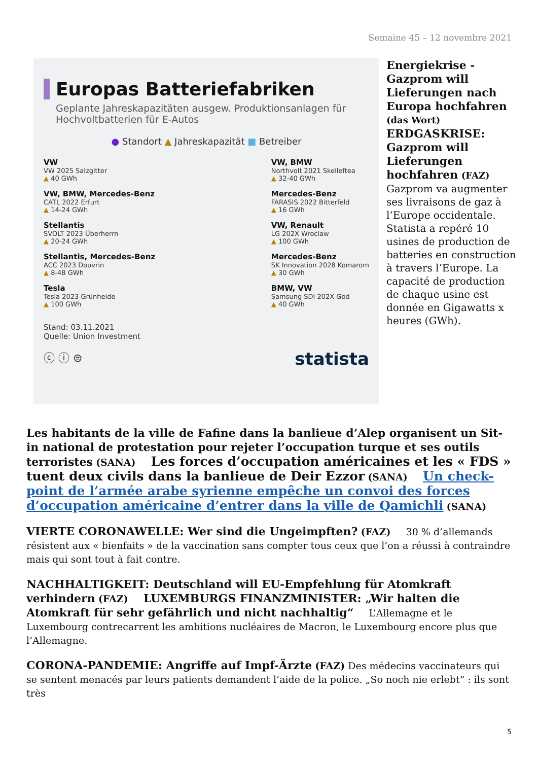Semaine 45 – 12 novembre 2021
Europas Batteriefabriken
Geplante Jahreskapazitäten ausgew. Produktionsanlagen für Hochvoltbatterien für E-Autos
● Standort ▲ Jahreskapazität ■ Betreiber
VW
VW 2025 Salzgitter
▲ 40 GWh
VW, BMW, Mercedes-Benz
CATL 2022 Erfurt
▲ 14-24 GWh
Stellantis
SVOLT 2023 Überherrn
▲ 20-24 GWh
Stellantis, Mercedes-Benz
ACC 2023 Douvrin
▲ 8-48 GWh
Tesla
Tesla 2023 Grünheide
▲ 100 GWh
VW, BMW
Northvolt 2021 Skelleftea
▲ 32-40 GWh
Mercedes-Benz
FARASIS 2022 Bitterfeld
▲ 16 GWh
VW, Renault
LG 202X Wroclaw
▲ 100 GWh
Mercedes-Benz
SK Innovation 2028 Komarom
▲ 30 GWh
BMW, VW
Samsung SDI 202X Göd
▲ 40 GWh
Stand: 03.11.2021
Quelle: Union Investment
ⓒ ⓘ ⊜ statista
Energiekrise - Gazprom will Lieferungen nach Europa hochfahren (das Wort)
ERDGASKRISE: Gazprom will Lieferungen hochfahren (FAZ)
Gazprom va augmenter ses livraisons de gaz à l’Europe occidentale. Statista a repéré 10 usines de production de batteries en construction à travers l’Europe. La capacité de production de chaque usine est donnée en Gigawatts x heures (GWh).
Les habitants de la ville de Fafine dans la banlieue d’Alep organisent un Sit-in national de protestation pour rejeter l’occupation turque et ses outils terroristes (SANA) Les forces d’occupation américaines et les « FDS » tuent deux civils dans la banlieue de Deir Ezzor (SANA) Un check-point de l’armée arabe syrienne empêche un convoi des forces d’occupation américaine d’entrer dans la ville de Qamichli (SANA)
VIERTE CORONAWELLE: Wer sind die Ungeimpften? (FAZ) 30 % d’allemands résistent aux « bienfaits » de la vaccination sans compter tous ceux que l’on a réussi à contraindre mais qui sont tout à fait contre.
NACHHALTIGKEIT: Deutschland will EU-Empfehlung für Atomkraft verhindern (FAZ) LUXEMBURGS FINANZMINISTER: „Wir halten die Atomkraft für sehr gefährlich und nicht nachhaltig“ L’Allemagne et le Luxembourg contrecarrent les ambitions nucléaires de Macron, le Luxembourg encore plus que l’Allemagne.
CORONA-PANDEMIE: Angriffe auf Impf-Ärzte (FAZ) Des médecins vaccinateurs qui se sentent menacés par leurs patients demandent l’aide de la police. „So noch nie erlebt“ : ils sont très
5